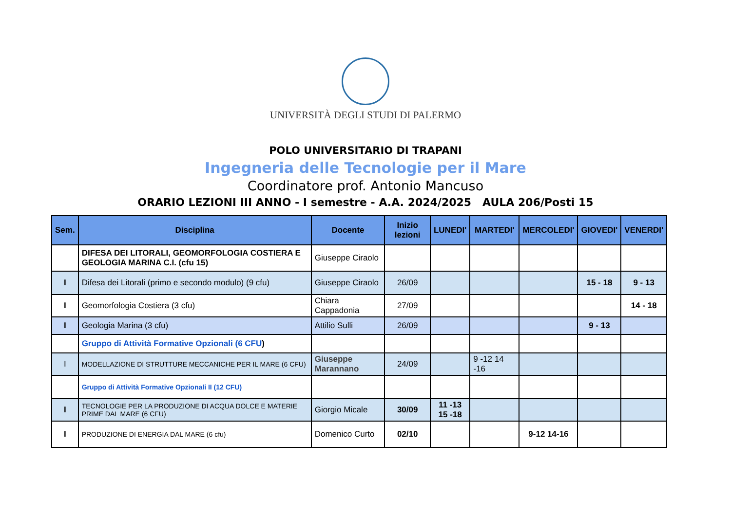UNIVERSITÀ DEGLI STUDI DI PALERMO
POLO UNIVERSITARIO DI TRAPANI
Ingegneria delle Tecnologie per il Mare
Coordinatore prof. Antonio Mancuso
ORARIO LEZIONI III ANNO - I semestre - A.A. 2024/2025 AULA 206/Posti 15
| Sem. | Disciplina | Docente | Inizio lezioni | LUNEDI' | MARTEDI' | MERCOLEDI' | GIOVEDI' | VENERDI' |
| --- | --- | --- | --- | --- | --- | --- | --- | --- |
| | DIFESA DEI LITORALI, GEOMORFOLOGIA COSTIERA E GEOLOGIA MARINA C.I. (cfu 15) | Giuseppe Ciraolo | | | | | | |
| I | Difesa dei Litorali (primo e secondo modulo) (9 cfu) | Giuseppe Ciraolo | 26/09 | | | | 15 - 18 | 9 - 13 |
| I | Geomorfologia Costiera (3 cfu) | Chiara Cappadonia | 27/09 | | | | | 14 - 18 |
| I | Geologia Marina (3 cfu) | Attilio Sulli | 26/09 | | | | 9 - 13 | |
| | Gruppo di Attività Formative Opzionali (6 CFU ) | | | | | | | |
| I | MODELLAZIONE DI STRUTTURE MECCANICHE PER IL MARE (6 CFU) | Giuseppe Marannano | 24/09 | | 9 -12 14 -16 | | | |
| | Gruppo di Attività Formative Opzionali II (12 CFU) | | | | | | | |
| I | TECNOLOGIE PER LA PRODUZIONE DI ACQUA DOLCE E MATERIE PRIME DAL MARE (6 CFU) | Giorgio Micale | 30/09 | 11 -13 15 -18 | | | | |
| I | PRODUZIONE DI ENERGIA DAL MARE (6 cfu) | Domenico Curto | 02/10 | | | 9-12 14-16 | | |